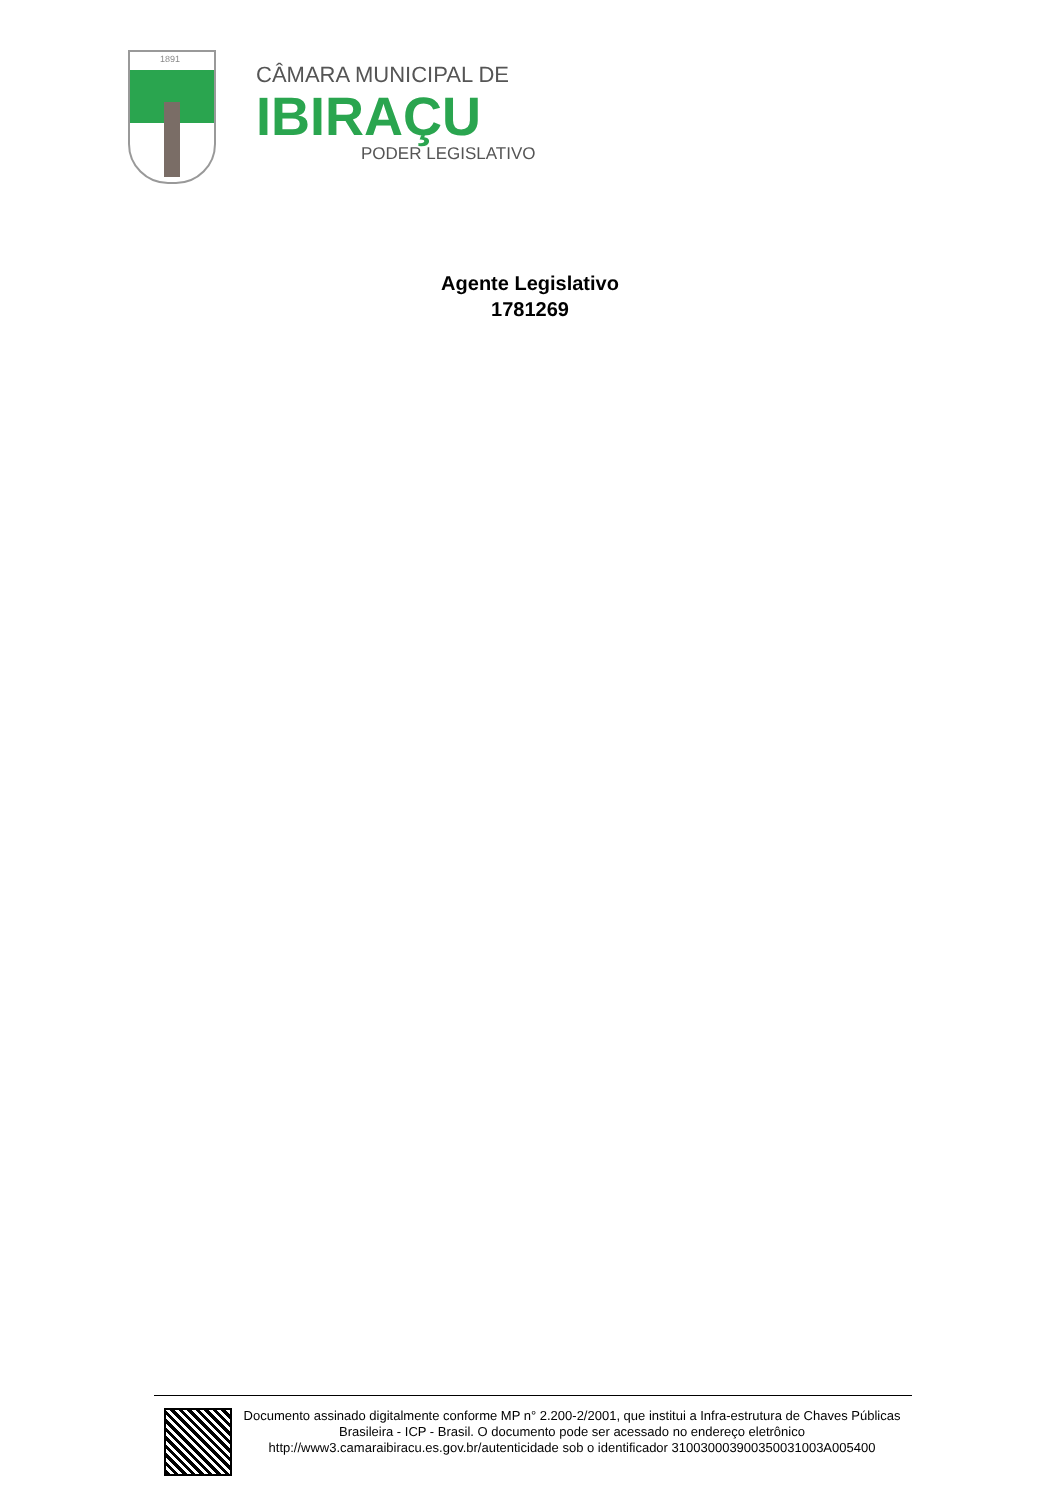1891
CÂMARA MUNICIPAL DE
IBIRAÇU
PODER LEGISLATIVO
Agente Legislativo
1781269
Documento assinado digitalmente conforme MP n° 2.200-2/2001, que institui a Infra-estrutura de Chaves Públicas Brasileira - ICP - Brasil. O documento pode ser acessado no endereço eletrônico http://www3.camaraibiracu.es.gov.br/autenticidade sob o identificador 310030003900350031003A005400